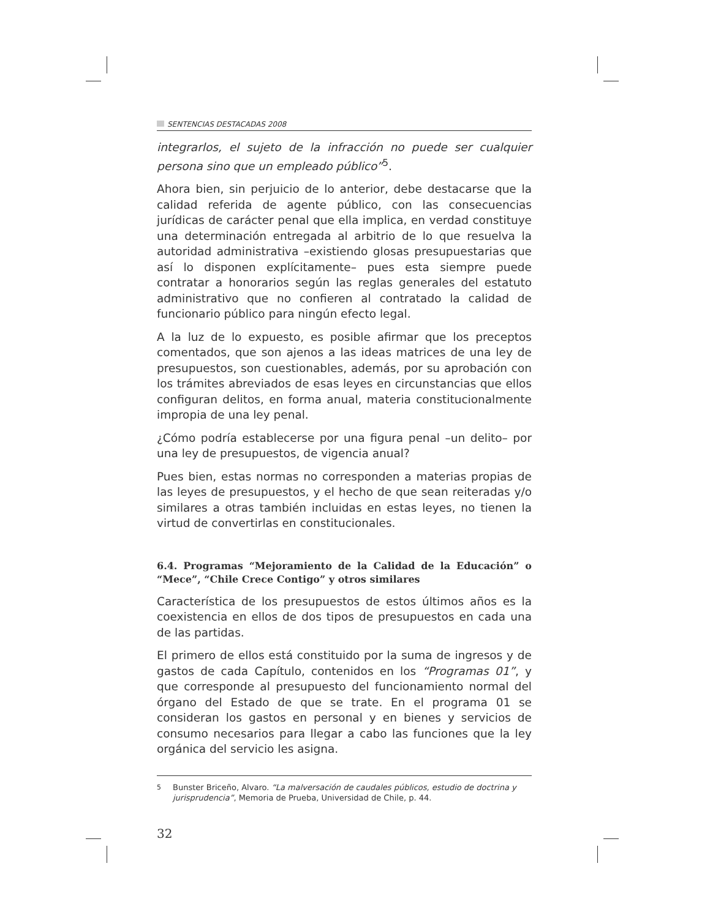SENTENCIAS DESTACADAS 2008
integrarlos, el sujeto de la infracción no puede ser cualquier persona sino que un empleado público”<sup>5</sup>.
Ahora bien, sin perjuicio de lo anterior, debe destacarse que la calidad referida de agente público, con las consecuencias jurídicas de carácter penal que ella implica, en verdad constituye una determinación entregada al arbitrio de lo que resuelva la autoridad administrativa –existiendo glosas presupuestarias que así lo disponen explícitamente– pues esta siempre puede contratar a honorarios según las reglas generales del estatuto administrativo que no confieren al contratado la calidad de funcionario público para ningún efecto legal.
A la luz de lo expuesto, es posible afirmar que los preceptos comentados, que son ajenos a las ideas matrices de una ley de presupuestos, son cuestionables, además, por su aprobación con los trámites abreviados de esas leyes en circunstancias que ellos configuran delitos, en forma anual, materia constitucionalmente impropia de una ley penal.
¿Cómo podría establecerse por una figura penal –un delito– por una ley de presupuestos, de vigencia anual?
Pues bien, estas normas no corresponden a materias propias de las leyes de presupuestos, y el hecho de que sean reiteradas y/o similares a otras también incluidas en estas leyes, no tienen la virtud de convertirlas en constitucionales.
6.4. Programas “Mejoramiento de la Calidad de la Educación” o “Mece”, “Chile Crece Contigo” y otros similares
Característica de los presupuestos de estos últimos años es la coexistencia en ellos de dos tipos de presupuestos en cada una de las partidas.
El primero de ellos está constituido por la suma de ingresos y de gastos de cada Capítulo, contenidos en los “Programas 01”, y que corresponde al presupuesto del funcionamiento normal del órgano del Estado de que se trate. En el programa 01 se consideran los gastos en personal y en bienes y servicios de consumo necesarios para llegar a cabo las funciones que la ley orgánica del servicio les asigna.
<sup>5</sup> Bunster Briceño, Alvaro. “La malversación de caudales públicos, estudio de doctrina y jurisprudencia”, Memoria de Prueba, Universidad de Chile, p. 44.
32